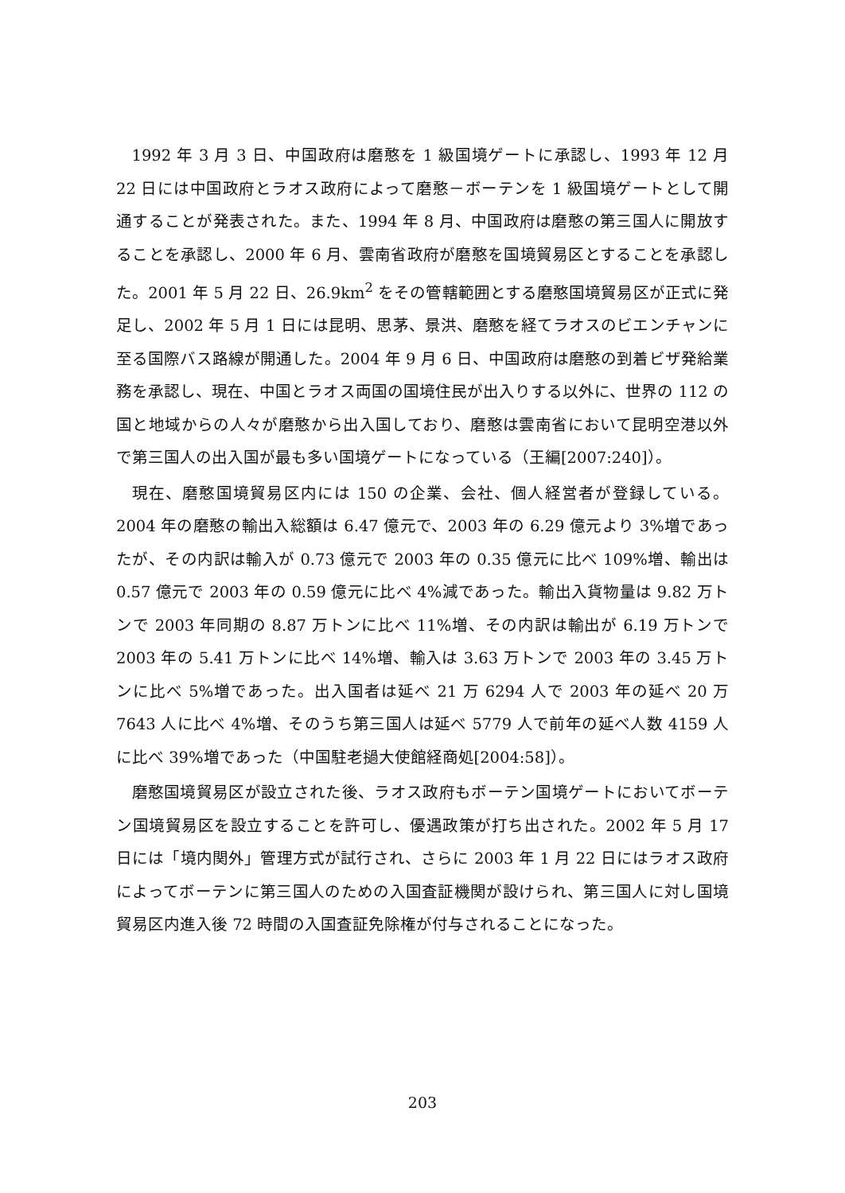1992 年 3 月 3 日、中国政府は磨憨を 1 級国境ゲートに承認し、1993 年 12 月 22 日には中国政府とラオス政府によって磨憨－ボーテンを 1 級国境ゲートとして開通することが発表された。また、1994 年 8 月、中国政府は磨憨の第三国人に開放することを承認し、2000 年 6 月、雲南省政府が磨憨を国境貿易区とすることを承認した。2001 年 5 月 22 日、26.9km<sup>2</sup> をその管轄範囲とする磨憨国境貿易区が正式に発足し、2002 年 5 月 1 日には昆明、思茅、景洪、磨憨を経てラオスのビエンチャンに至る国際バス路線が開通した。2004 年 9 月 6 日、中国政府は磨憨の到着ビザ発給業務を承認し、現在、中国とラオス両国の国境住民が出入りする以外に、世界の 112 の国と地域からの人々が磨憨から出入国しており、磨憨は雲南省において昆明空港以外で第三国人の出入国が最も多い国境ゲートになっている（王編[2007:240]）。
現在、磨憨国境貿易区内には 150 の企業、会社、個人経営者が登録している。2004 年の磨憨の輸出入総額は 6.47 億元で、2003 年の 6.29 億元より 3%増であったが、その内訳は輸入が 0.73 億元で 2003 年の 0.35 億元に比べ 109%増、輸出は 0.57 億元で 2003 年の 0.59 億元に比べ 4%減であった。輸出入貨物量は 9.82 万トンで 2003 年同期の 8.87 万トンに比べ 11%増、その内訳は輸出が 6.19 万トンで 2003 年の 5.41 万トンに比べ 14%増、輸入は 3.63 万トンで 2003 年の 3.45 万トンに比べ 5%増であった。出入国者は延べ 21 万 6294 人で 2003 年の延べ 20 万 7643 人に比べ 4%増、そのうち第三国人は延べ 5779 人で前年の延べ人数 4159 人に比べ 39%増であった（中国駐老撾大使館経商処[2004:58]）。
磨憨国境貿易区が設立された後、ラオス政府もボーテン国境ゲートにおいてボーテン国境貿易区を設立することを許可し、優遇政策が打ち出された。2002 年 5 月 17 日には「境内関外」管理方式が試行され、さらに 2003 年 1 月 22 日にはラオス政府によってボーテンに第三国人のための入国査証機関が設けられ、第三国人に対し国境貿易区内進入後 72 時間の入国査証免除権が付与されることになった。
203